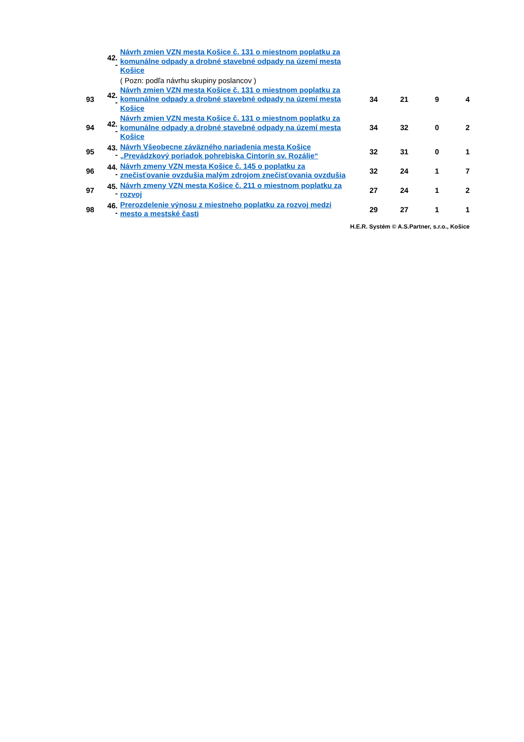| | 42. - | Návrh zmien VZN mesta Košice č. 131 o miestnom poplatku za komunálne odpady a drobné stavebné odpady na území mesta Košice | | | | |
| | | ( Pozn: podľa návrhu skupiny poslancov ) | | | | |
| 93 | 42. - | Návrh zmien VZN mesta Košice č. 131 o miestnom poplatku za komunálne odpady a drobné stavebné odpady na území mesta Košice | 34 | 21 | 9 | 4 |
| 94 | 42. - | Návrh zmien VZN mesta Košice č. 131 o miestnom poplatku za komunálne odpady a drobné stavebné odpady na území mesta Košice | 34 | 32 | 0 | 2 |
| 95 | 43. - | Návrh Všeobecne záväzného nariadenia mesta Košice „Prevádzkový poriadok pohrebiska Cintorín sv. Rozálie“ | 32 | 31 | 0 | 1 |
| 96 | 44. - | Návrh zmeny VZN mesta Košice č. 145 o poplatku za znečisťovanie ovzdušia malým zdrojom znečisťovania ovzdušia | 32 | 24 | 1 | 7 |
| 97 | 45. - | Návrh zmeny VZN mesta Košice č. 211 o miestnom poplatku za rozvoj | 27 | 24 | 1 | 2 |
| 98 | 46. - | Prerozdelenie výnosu z miestneho poplatku za rozvoj medzi mesto a mestské časti | 29 | 27 | 1 | 1 |
| H.E.R. Systém © A.S.Partner, s.r.o., Košice | | | | | | |